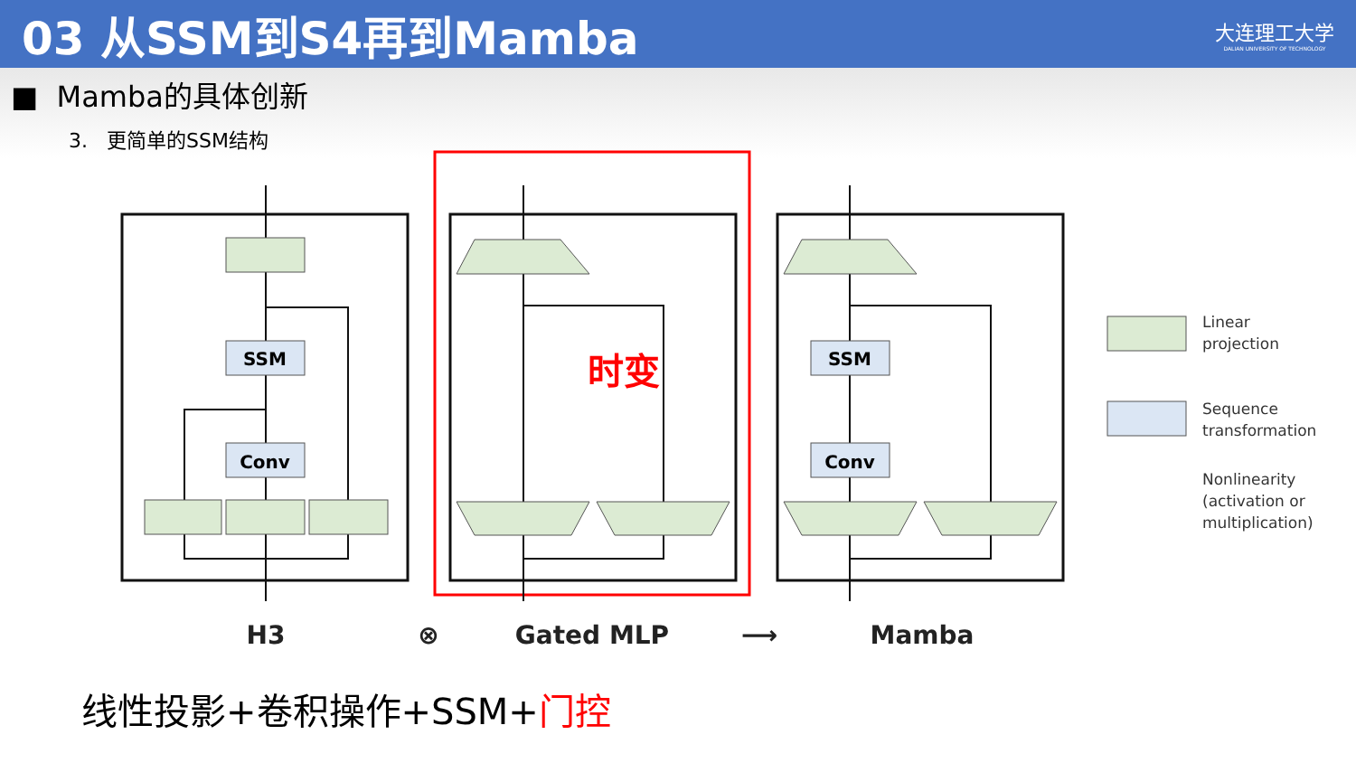03 从SSM到S4再到Mamba
大连理工大学
DALIAN UNIVERSITY OF TECHNOLOGY
■ Mamba的具体创新
3. 更简单的SSM结构
SSM
Conv
SSM
Conv
时变
Linear
projection
Sequence
transformation
Nonlinearity
(activation or
multiplication)
H3
⊗
Gated MLP
⟶
Mamba
线性投影+卷积操作+SSM+门控